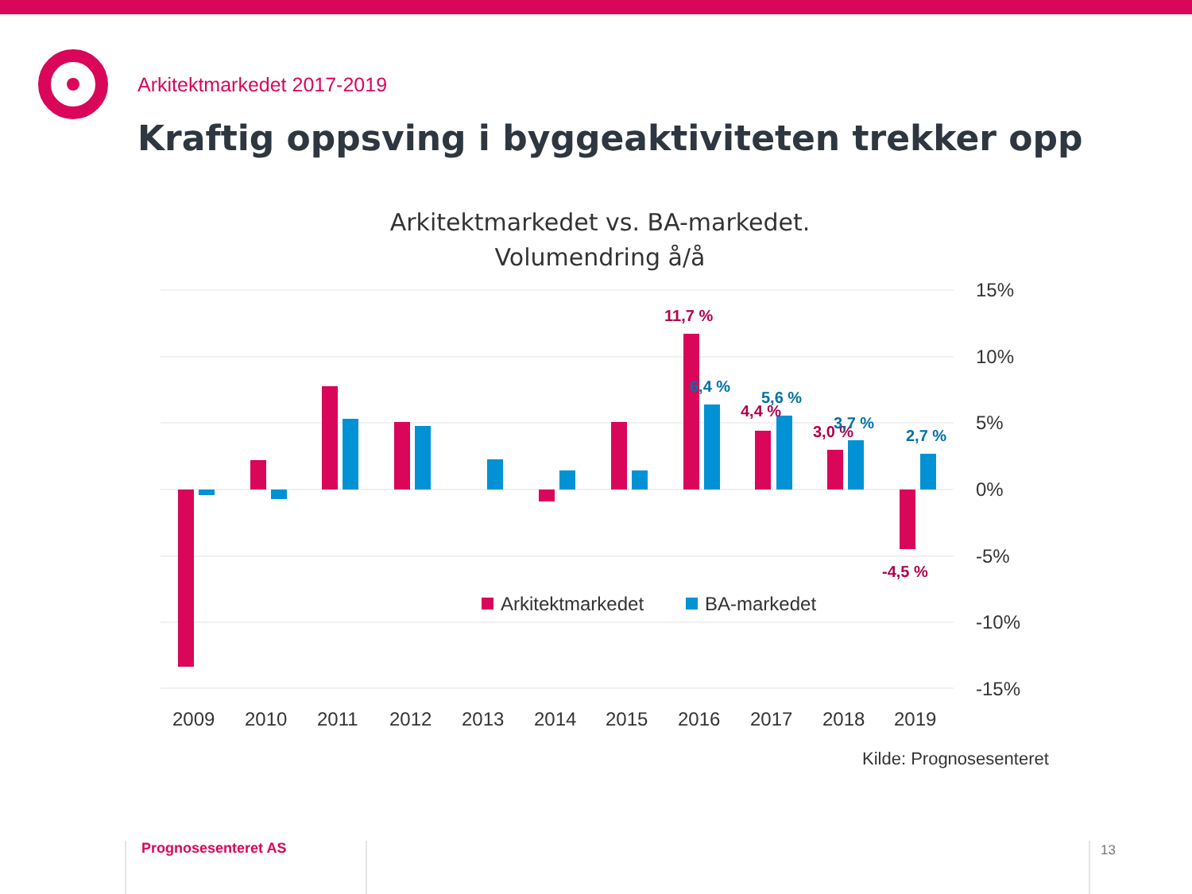15%
10%
5%
0%
-5%
-10%
-15%
2009
2010
2011
2012
2013
2014
2015
2016
2017
2018
2019
11,7 %
6,4 %
4,4 %
5,6 %
3,0 %
3,7 %
2,7 %
-4,5 %
Arkitektmarkedet
BA-markedet
Arkitektmarkedet 2017-2019
Kraftig oppsving i byggeaktiviteten trekker opp
Arkitektmarkedet vs. BA-markedet.
Volumendring å/å
Kilde: Prognosesenteret
Prognosesenteret AS 13